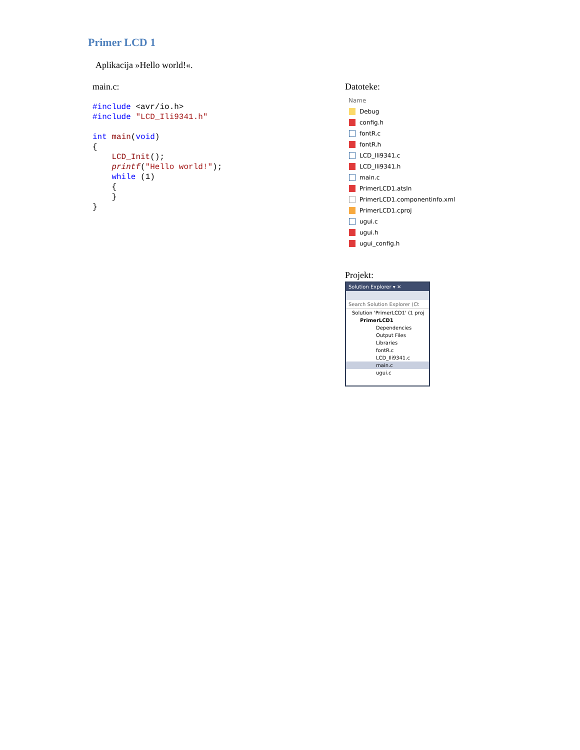Primer LCD 1
Aplikacija »Hello world!«.
main.c:
#include <avr/io.h>
#include "LCD_Ili9341.h"

int main(void)
{
    LCD_Init();
    printf("Hello world!");
    while (1)
    {
    }
}
Datoteke:
Name
Debug
config.h
fontR.c
fontR.h
LCD_Ili9341.c
LCD_Ili9341.h
main.c
PrimerLCD1.atsln
PrimerLCD1.componentinfo.xml
PrimerLCD1.cproj
ugui.c
ugui.h
ugui_config.h
Projekt:
Solution Explorer ▾ ✕
Search Solution Explorer (Ct
Solution 'PrimerLCD1' (1 proj
PrimerLCD1
Dependencies
Output Files
Libraries
fontR.c
LCD_Ili9341.c
main.c
ugui.c